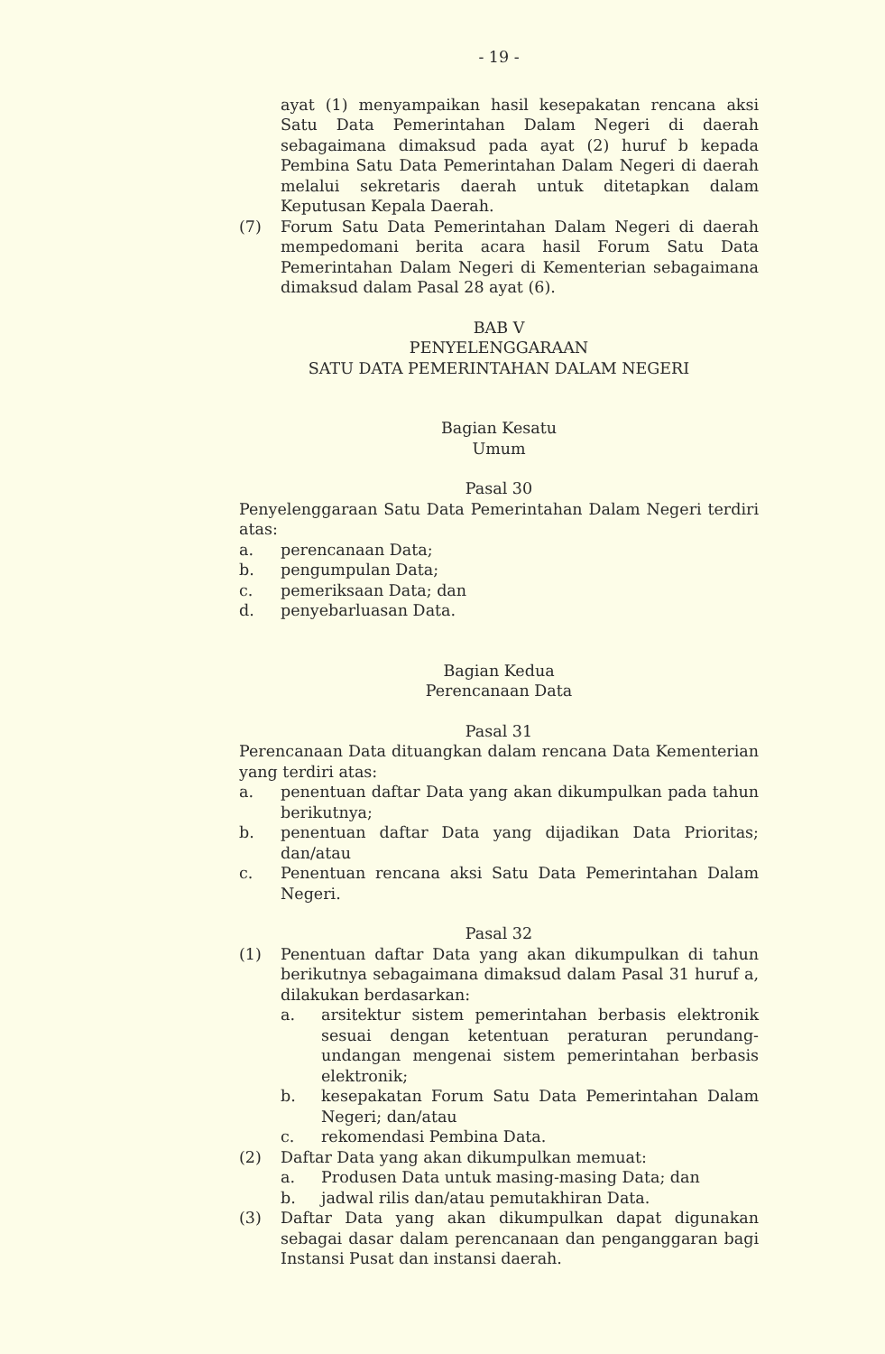- 19 -
ayat (1) menyampaikan hasil kesepakatan rencana aksi Satu Data Pemerintahan Dalam Negeri di daerah sebagaimana dimaksud pada ayat (2) huruf b kepada Pembina Satu Data Pemerintahan Dalam Negeri di daerah melalui sekretaris daerah untuk ditetapkan dalam Keputusan Kepala Daerah.
(7) Forum Satu Data Pemerintahan Dalam Negeri di daerah mempedomani berita acara hasil Forum Satu Data Pemerintahan Dalam Negeri di Kementerian sebagaimana dimaksud dalam Pasal 28 ayat (6).
BAB V
PENYELENGGARAAN
SATU DATA PEMERINTAHAN DALAM NEGERI
Bagian Kesatu
Umum
Pasal 30
Penyelenggaraan Satu Data Pemerintahan Dalam Negeri terdiri atas:
a. perencanaan Data;
b. pengumpulan Data;
c. pemeriksaan Data; dan
d. penyebarluasan Data.
Bagian Kedua
Perencanaan Data
Pasal 31
Perencanaan Data dituangkan dalam rencana Data Kementerian yang terdiri atas:
a. penentuan daftar Data yang akan dikumpulkan pada tahun berikutnya;
b. penentuan daftar Data yang dijadikan Data Prioritas; dan/atau
c. Penentuan rencana aksi Satu Data Pemerintahan Dalam Negeri.
Pasal 32
(1) Penentuan daftar Data yang akan dikumpulkan di tahun berikutnya sebagaimana dimaksud dalam Pasal 31 huruf a, dilakukan berdasarkan:
a. arsitektur sistem pemerintahan berbasis elektronik sesuai dengan ketentuan peraturan perundang-undangan mengenai sistem pemerintahan berbasis elektronik;
b. kesepakatan Forum Satu Data Pemerintahan Dalam Negeri; dan/atau
c. rekomendasi Pembina Data.
(2) Daftar Data yang akan dikumpulkan memuat:
a. Produsen Data untuk masing-masing Data; dan
b. jadwal rilis dan/atau pemutakhiran Data.
(3) Daftar Data yang akan dikumpulkan dapat digunakan sebagai dasar dalam perencanaan dan penganggaran bagi Instansi Pusat dan instansi daerah.